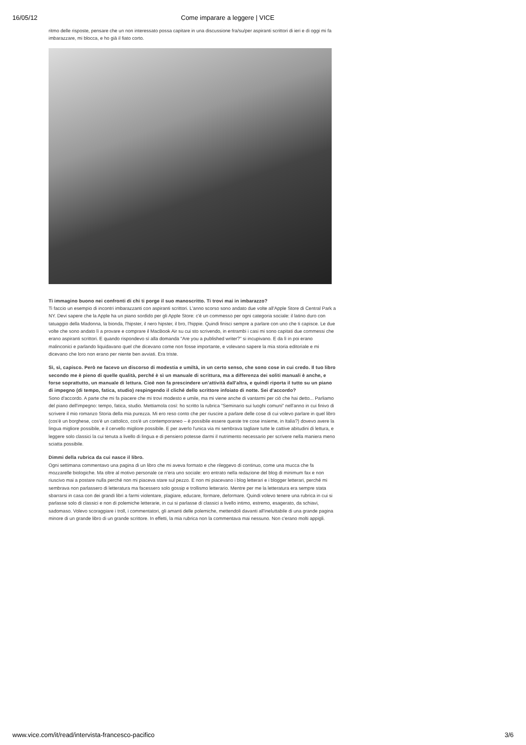16/05/12 Come imparare a leggere | VICE
ritmo delle risposte, pensare che un non interessato possa capitare in una discussione fra/su/per aspiranti scrittori di ieri e di oggi mi fa imbarazzare, mi blocca, e ho già il fiato corto.
Ti immagino buono nei confronti di chi ti porge il suo manoscritto. Ti trovi mai in imbarazzo?
Ti faccio un esempio di incontri imbarazzanti con aspiranti scrittori. L'anno scorso sono andato due volte all'Apple Store di Central Park a NY. Devi sapere che la Apple ha un piano sordido per gli Apple Store: c'è un commesso per ogni categoria sociale: il latino duro con tatuaggio della Madonna, la bionda, l'hipster, il nero hipster, il bro, l'hippie. Quindi finisci sempre a parlare con uno che ti capisce. Le due volte che sono andato lì a provare e comprare il MacBook Air su cui sto scrivendo, in entrambi i casi mi sono capitati due commessi che erano aspiranti scrittori. E quando rispondevo sì alla domanda "Are you a published writer?" si incupivano. E da lì in poi erano malinconici e parlando liquidavano quel che dicevano come non fosse importante, e volevano sapere la mia storia editoriale e mi dicevano che loro non erano per niente ben avviati. Era triste.
Sì, sì, capisco. Però ne facevo un discorso di modestia e umiltà, in un certo senso, che sono cose in cui credo. Il tuo libro secondo me è pieno di quelle qualità, perché è sì un manuale di scrittura, ma a differenza dei soliti manuali è anche, e forse soprattutto, un manuale di lettura. Cioè non fa prescindere un'attività dall'altra, e quindi riporta il tutto su un piano di impegno (di tempo, fatica, studio) respingendo il cliché dello scrittore infoiato di notte. Sei d'accordo?
Sono d'accordo. A parte che mi fa piacere che mi trovi modesto e umile, ma mi viene anche di vantarmi per ciò che hai detto... Parliamo del piano dell'impegno: tempo, fatica, studio. Mettiamola così: ho scritto la rubrica "Seminario sui luoghi comuni" nell'anno in cui finivo di scrivere il mio romanzo Storia della mia purezza. Mi ero reso conto che per riuscire a parlare delle cose di cui volevo parlare in quel libro (cos'è un borghese, cos'è un cattolico, cos'è un contemporaneo – è possibile essere queste tre cose insieme, in Italia?) dovevo avere la lingua migliore possibile, e il cervello migliore possibile. E per averlo l'unica via mi sembrava tagliare tutte le cattive abitudini di lettura, e leggere solo classici la cui tenuta a livello di lingua e di pensiero potesse darmi il nutrimento necessario per scrivere nella maniera meno sciatta possibile.
Dimmi della rubrica da cui nasce il libro.
Ogni settimana commentavo una pagina di un libro che mi aveva formato e che rileggevo di continuo, come una mucca che fa mozzarelle biologiche. Ma oltre al motivo personale ce n'era uno sociale: ero entrato nella redazione del blog di minimum fax e non riuscivo mai a postare nulla perché non mi piaceva stare sul pezzo. E non mi piacevano i blog letterari e i blogger letterari, perché mi sembrava non parlassero di letteratura ma facessero solo gossip e trollismo letterario. Mentre per me la letteratura era sempre stata sbarrarsi in casa con dei grandi libri a farmi violentare, plagiare, educare, formare, deformare. Quindi volevo tenere una rubrica in cui si parlasse solo di classici e non di polemiche letterarie, in cui si parlasse di classici a livello intimo, estremo, esagerato, da schiavi, sadomaso. Volevo scoraggiare i troll, i commentatori, gli amanti delle polemiche, mettendoli davanti all'ineluttabile di una grande pagina minore di un grande libro di un grande scrittore. In effetti, la mia rubrica non la commentava mai nessuno. Non c'erano molti appigli.
www.vice.com/it/read/intervista-francesco-pacifico 3/6